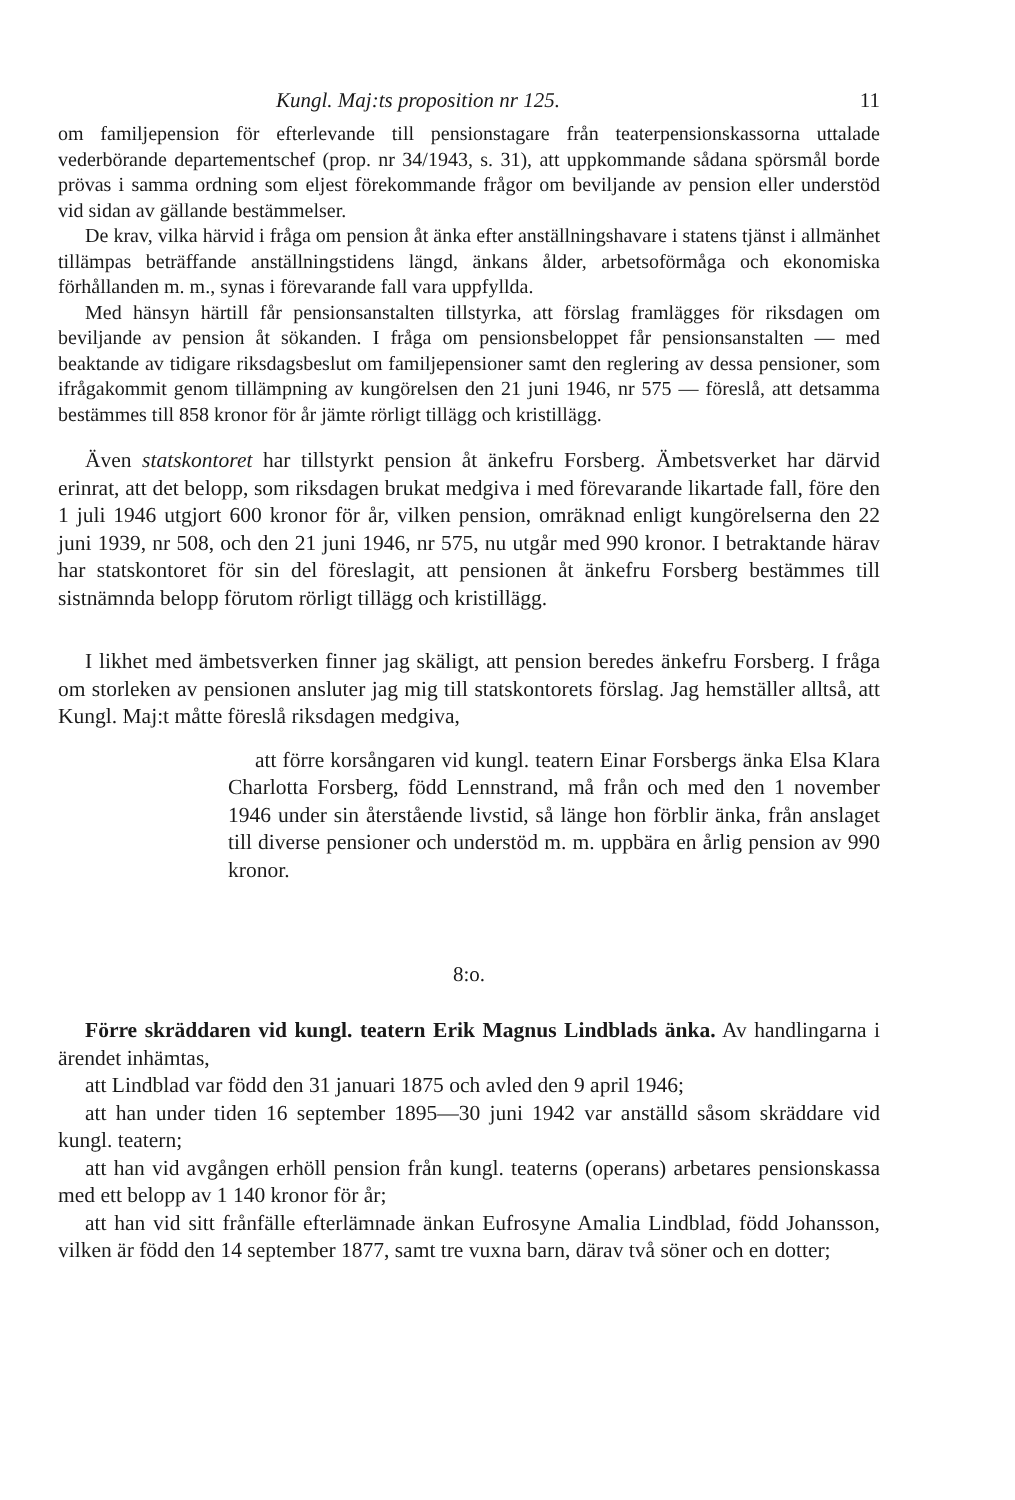Kungl. Maj:ts proposition nr 125. 11
om familjepension för efterlevande till pensionstagare från teaterpensions­kassorna uttalade vederbörande departementschef (prop. nr 34/1943, s. 31), att uppkommande sådana spörsmål borde prövas i samma ordning som eljest förekommande frågor om beviljande av pension eller understöd vid sidan av gällande bestämmelser.
De krav, vilka härvid i fråga om pension åt änka efter anställningshavare i statens tjänst i allmänhet tillämpas beträffande anställningstidens längd, änkans ålder, arbetsoförmåga och ekonomiska förhållanden m. m., synas i förevarande fall vara uppfyllda.
Med hänsyn härtill får pensionsanstalten tillstyrka, att förslag framlägges för riksdagen om beviljande av pension åt sökanden. I fråga om pensionsbe­loppet får pensionsanstalten — med beaktande av tidigare riksdagsbeslut om familjepensioner samt den reglering av dessa pensioner, som ifrågakommit genom tillämpning av kungörelsen den 21 juni 1946, nr 575 — föreslå, att detsamma bestämmes till 858 kronor för år jämte rörligt tillägg och kris­tillägg.
Även statskontoret har tillstyrkt pension åt änkefru Forsberg. Ämbets­verket har därvid erinrat, att det belopp, som riksdagen brukat medgiva i med förevarande likartade fall, före den 1 juli 1946 utgjort 600 kronor för år, vilken pension, omräknad enligt kungörelserna den 22 juni 1939, nr 508, och den 21 juni 1946, nr 575, nu utgår med 990 kronor. I betraktande härav har statskontoret för sin del föreslagit, att pensionen åt änkefru Forsberg bestämmes till sistnämnda belopp förutom rörligt tillägg och kristillägg.
I likhet med ämbetsverken finner jag skäligt, att pension beredes änkefru Forsberg. I fråga om storleken av pensionen ansluter jag mig till stats­kontorets förslag. Jag hemställer alltså, att Kungl. Maj:t måtte föreslå riks­dagen medgiva,
att förre korsångaren vid kungl. teatern Einar Forsbergs änka Elsa Klara Charlotta Forsberg, född Lennstrand, må från och med den 1 november 1946 under sin återstående livstid, så länge hon förblir änka, från anslaget till diverse pensioner och understöd m. m. uppbära en årlig pension av 990 kronor.
8:o.
Förre skräddaren vid kungl. teatern Erik Magnus Lindblads änka. Av handlingarna i ärendet inhämtas,
att Lindblad var född den 31 januari 1875 och avled den 9 april 1946;
att han under tiden 16 september 1895—30 juni 1942 var anställd såsom skräddare vid kungl. teatern;
att han vid avgången erhöll pension från kungl. teaterns (operans) arbe­tares pensionskassa med ett belopp av 1 140 kronor för år;
att han vid sitt frånfälle efterlämnade änkan Eufrosyne Amalia Lindblad, född Johansson, vilken är född den 14 september 1877, samt tre vuxna barn, därav två söner och en dotter;